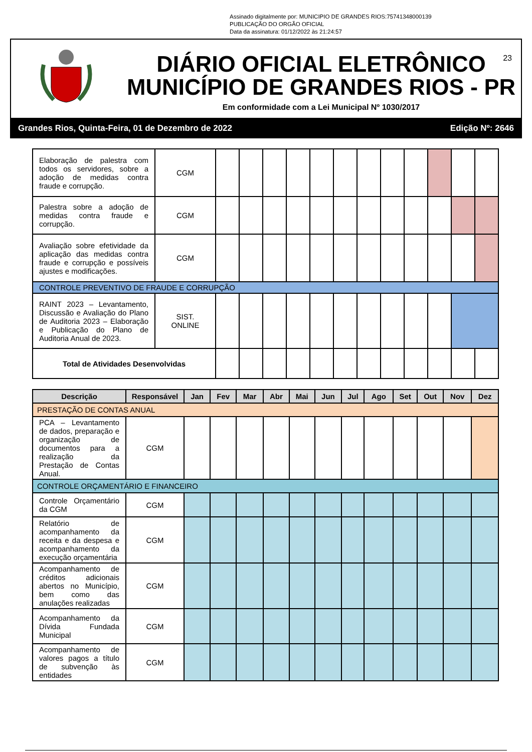Assinado digitalmente por: MUNICIPIO DE GRANDES RIOS:75741348000139
PUBLICAÇÃO DO ORGÃO OFICIAL
Data da assinatura: 01/12/2022 às 21:24:57
DIÁRIO OFICIAL ELETRÔNICO
MUNICÍPIO DE GRANDES RIOS - PR
Em conformidade com a Lei Municipal Nº 1030/2017
23
Grandes Rios, Quinta-Feira, 01 de Dezembro de 2022 Edição Nº: 2646
| Elaboração de palestra com todos os servidores, sobre a adoção de medidas contra fraude e corrupção. | CGM | | | | | | | | | | | | |
| Palestra sobre a adoção de medidas contra fraude e corrupção. | CGM | | | | | | | | | | | | |
| Avaliação sobre efetividade da aplicação das medidas contra fraude e corrupção e possíveis ajustes e modificações. | CGM | | | | | | | | | | | | |
| CONTROLE PREVENTIVO DE FRAUDE E CORRUPÇÃO | | | | | | | | | | | | | |
| RAINT 2023 – Levantamento, Discussão e Avaliação do Plano de Auditoria 2023 – Elaboração e Publicação do Plano de Auditoria Anual de 2023. | SIST. ONLINE | | | | | | | | | | | | |
| Total de Atividades Desenvolvidas | | | | | | | | | | | | | |
| Descrição | Responsável | Jan | Fev | Mar | Abr | Mai | Jun | Jul | Ago | Set | Out | Nov | Dez |
| --- | --- | --- | --- | --- | --- | --- | --- | --- | --- | --- | --- | --- | --- |
| PRESTAÇÃO DE CONTAS ANUAL | | | | | | | | | | | | | |
| PCA – Levantamento de dados, preparação e organização de documentos para a realização da Prestação de Contas Anual. | CGM | | | | | | | | | | | | |
| CONTROLE ORÇAMENTÁRIO E FINANCEIRO | | | | | | | | | | | | | |
| Controle Orçamentário da CGM | CGM | | | | | | | | | | | | |
| Relatório de acompanhamento da receita e da despesa e acompanhamento da execução orçamentária | CGM | | | | | | | | | | | | |
| Acompanhamento de créditos adicionais abertos no Município, bem como das anulações realizadas | CGM | | | | | | | | | | | | |
| Acompanhamento da Dívida Fundada Municipal | CGM | | | | | | | | | | | | |
| Acompanhamento de valores pagos a título de subvenção às entidades | CGM | | | | | | | | | | | | |